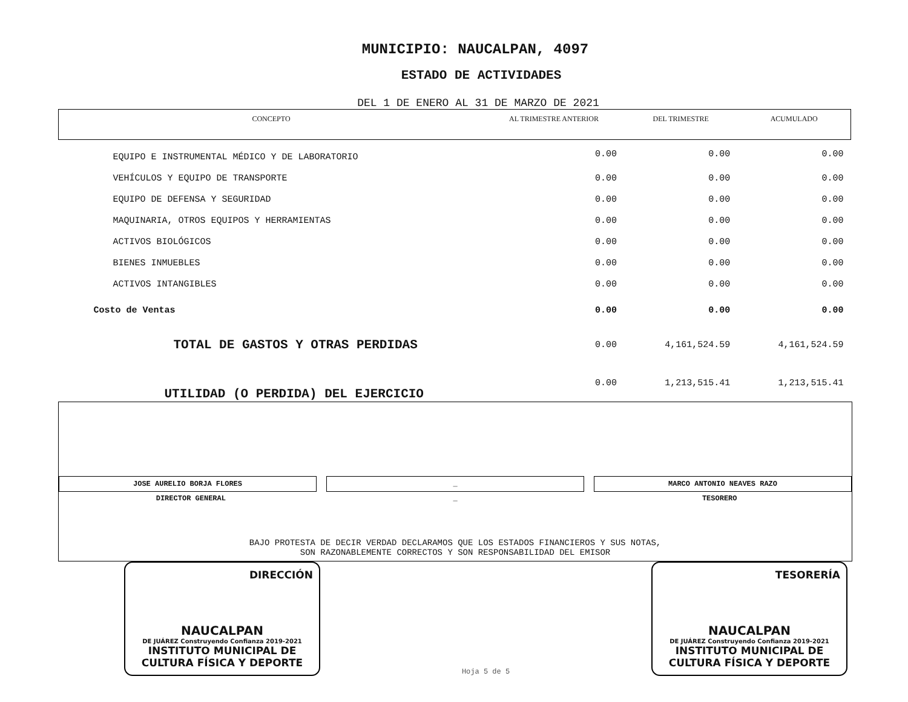MUNICIPIO: NAUCALPAN, 4097
ESTADO DE ACTIVIDADES
DEL 1 DE ENERO AL 31 DE MARZO DE 2021
| CONCEPTO | AL TRIMESTRE ANTERIOR | DEL TRIMESTRE | ACUMULADO |
| --- | --- | --- | --- |
| EQUIPO E INSTRUMENTAL MÉDICO Y DE LABORATORIO | 0.00 | 0.00 | 0.00 |
| VEHÍCULOS Y EQUIPO DE TRANSPORTE | 0.00 | 0.00 | 0.00 |
| EQUIPO DE DEFENSA Y SEGURIDAD | 0.00 | 0.00 | 0.00 |
| MAQUINARIA, OTROS EQUIPOS Y HERRAMIENTAS | 0.00 | 0.00 | 0.00 |
| ACTIVOS BIOLÓGICOS | 0.00 | 0.00 | 0.00 |
| BIENES INMUEBLES | 0.00 | 0.00 | 0.00 |
| ACTIVOS INTANGIBLES | 0.00 | 0.00 | 0.00 |
| Costo de Ventas | 0.00 | 0.00 | 0.00 |
| TOTAL DE GASTOS Y OTRAS PERDIDAS | 0.00 | 4,161,524.59 | 4,161,524.59 |
| UTILIDAD (O PERDIDA) DEL EJERCICIO | 0.00 | 1,213,515.41 | 1,213,515.41 |
JOSE AURELIO BORJA FLORES _ MARCO ANTONIO NEAVES RAZO
DIRECTOR GENERAL _ TESORERO
BAJO PROTESTA DE DECIR VERDAD DECLARAMOS QUE LOS ESTADOS FINANCIEROS Y SUS NOTAS,
SON RAZONABLEMENTE CORRECTOS Y SON RESPONSABILIDAD DEL EMISOR
DIRECCIÓN
NAUCALPAN
DE JUÁREZ Construyendo Confianza 2019-2021
INSTITUTO MUNICIPAL DE
CULTURA FÍSICA Y DEPORTE
Hoja 5 de 5
TESORERÍA
NAUCALPAN
DE JUÁREZ Construyendo Confianza 2019-2021
INSTITUTO MUNICIPAL DE
CULTURA FÍSICA Y DEPORTE